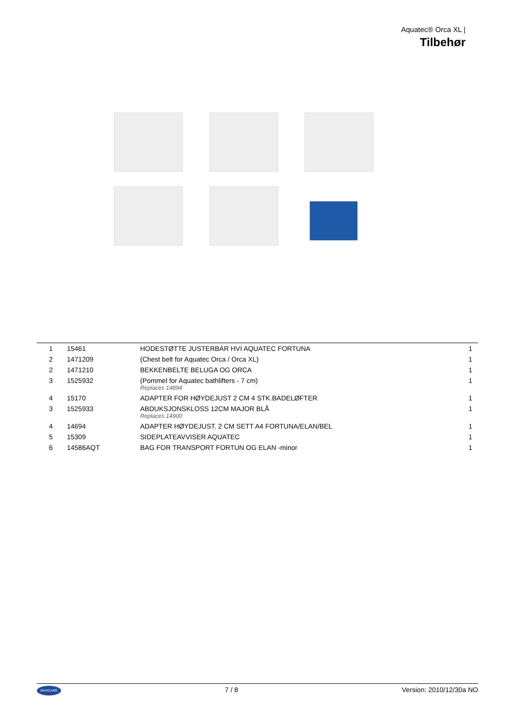Aquatec® Orca XL |
Tilbehør
| 1 | 15461 | HODESTØTTE JUSTERBAR HVI AQUATEC FORTUNA | 1 |
| 2 | 1471209 | (Chest belt for Aquatec Orca / Orca XL) | 1 |
| 2 | 1471210 | BEKKENBELTE BELUGA OG ORCA | 1 |
| 3 | 1525932 | (Pommel for Aquatec bathlifters - 7 cm) Replaces 14894 | 1 |
| 4 | 15170 | ADAPTER FOR HØYDEJUST 2 CM 4 STK.BADELØFTER | 1 |
| 3 | 1525933 | ABDUKSJONSKLOSS 12CM MAJOR BLÅ Replaces 14900 | 1 |
| 4 | 14694 | ADAPTER HØYDEJUST. 2 CM SETT A4 FORTUNA/ELAN/BEL | 1 |
| 5 | 15309 | SIDEPLATEAVVISER AQUATEC | 1 |
| 6 | 14586AQT | BAG FOR TRANSPORT FORTUN OG ELAN -minor | 1 |
INVACARE
7 / 8 Version: 2010/12/30a NO